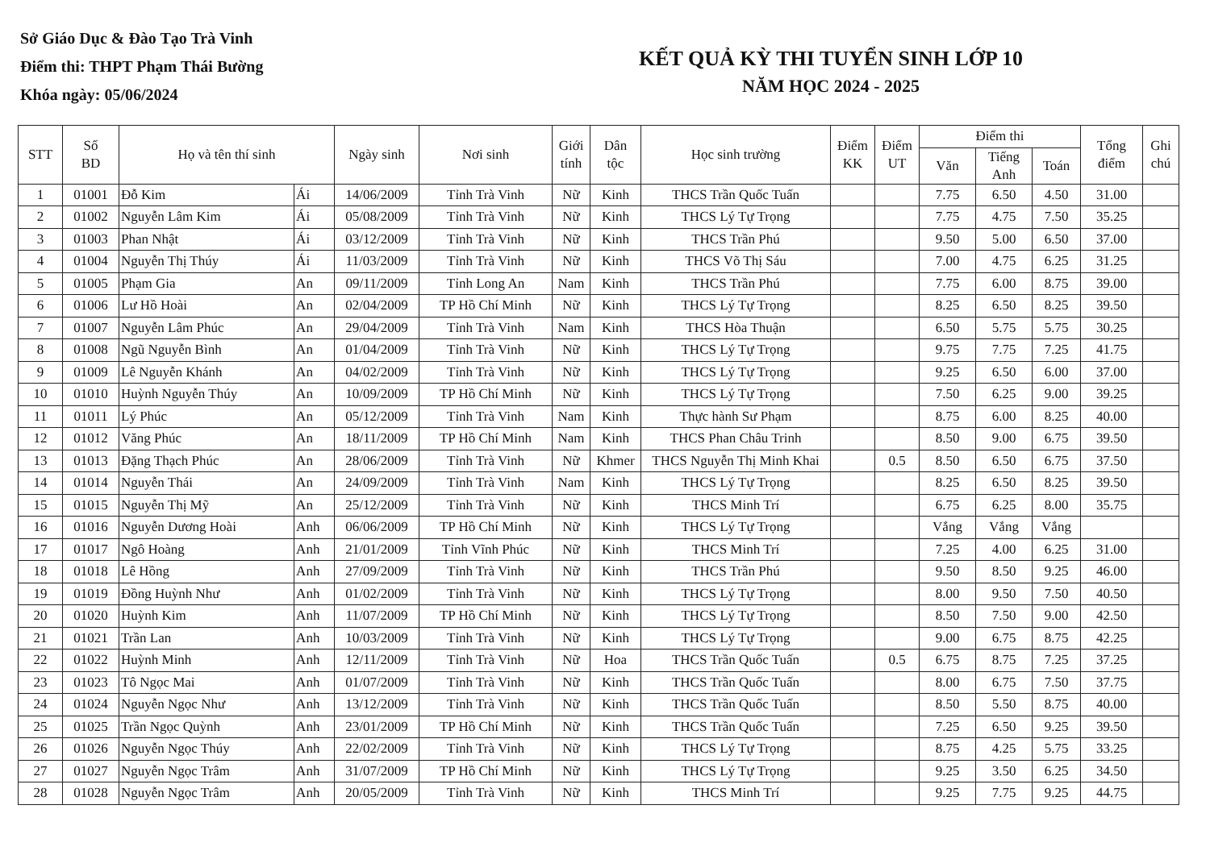Sở Giáo Dục & Đào Tạo Trà Vinh
Điểm thi: THPT Phạm Thái Bường
Khóa ngày: 05/06/2024
KẾT QUẢ KỲ THI TUYỂN SINH LỚP 10
NĂM HỌC 2024 - 2025
| STT | Số BD | Họ và tên thí sinh | | Ngày sinh | Nơi sinh | Giới tính | Dân tộc | Học sinh trường | Điểm KK | Điểm UT | Điểm thi | | | Tổng điểm | Ghi chú |
| --- | --- | --- | --- | --- | --- | --- | --- | --- | --- | --- | --- | --- | --- | --- | --- |
| | | | | | | | | | | | Văn | Tiếng Anh | Toán | | |
| 1 | 01001 | Đỗ Kim | Ái | 14/06/2009 | Tỉnh Trà Vinh | Nữ | Kinh | THCS Trần Quốc Tuấn | | | 7.75 | 6.50 | 4.50 | 31.00 | |
| 2 | 01002 | Nguyễn Lâm Kim | Ái | 05/08/2009 | Tỉnh Trà Vinh | Nữ | Kinh | THCS Lý Tự Trọng | | | 7.75 | 4.75 | 7.50 | 35.25 | |
| 3 | 01003 | Phan Nhật | Ái | 03/12/2009 | Tỉnh Trà Vinh | Nữ | Kinh | THCS Trần Phú | | | 9.50 | 5.00 | 6.50 | 37.00 | |
| 4 | 01004 | Nguyễn Thị Thúy | Ái | 11/03/2009 | Tỉnh Trà Vinh | Nữ | Kinh | THCS Võ Thị Sáu | | | 7.00 | 4.75 | 6.25 | 31.25 | |
| 5 | 01005 | Phạm Gia | An | 09/11/2009 | Tỉnh Long An | Nam | Kinh | THCS Trần Phú | | | 7.75 | 6.00 | 8.75 | 39.00 | |
| 6 | 01006 | Lư Hồ Hoài | An | 02/04/2009 | TP Hồ Chí Minh | Nữ | Kinh | THCS Lý Tự Trọng | | | 8.25 | 6.50 | 8.25 | 39.50 | |
| 7 | 01007 | Nguyễn Lâm Phúc | An | 29/04/2009 | Tỉnh Trà Vinh | Nam | Kinh | THCS Hòa Thuận | | | 6.50 | 5.75 | 5.75 | 30.25 | |
| 8 | 01008 | Ngũ Nguyễn Bình | An | 01/04/2009 | Tỉnh Trà Vinh | Nữ | Kinh | THCS Lý Tự Trọng | | | 9.75 | 7.75 | 7.25 | 41.75 | |
| 9 | 01009 | Lê Nguyễn Khánh | An | 04/02/2009 | Tỉnh Trà Vinh | Nữ | Kinh | THCS Lý Tự Trọng | | | 9.25 | 6.50 | 6.00 | 37.00 | |
| 10 | 01010 | Huỳnh Nguyễn Thúy | An | 10/09/2009 | TP Hồ Chí Minh | Nữ | Kinh | THCS Lý Tự Trọng | | | 7.50 | 6.25 | 9.00 | 39.25 | |
| 11 | 01011 | Lý Phúc | An | 05/12/2009 | Tỉnh Trà Vinh | Nam | Kinh | Thực hành Sư Phạm | | | 8.75 | 6.00 | 8.25 | 40.00 | |
| 12 | 01012 | Văng Phúc | An | 18/11/2009 | TP Hồ Chí Minh | Nam | Kinh | THCS Phan Châu Trinh | | | 8.50 | 9.00 | 6.75 | 39.50 | |
| 13 | 01013 | Đặng Thạch Phúc | An | 28/06/2009 | Tỉnh Trà Vinh | Nữ | Khmer | THCS Nguyễn Thị Minh Khai | | 0.5 | 8.50 | 6.50 | 6.75 | 37.50 | |
| 14 | 01014 | Nguyễn Thái | An | 24/09/2009 | Tỉnh Trà Vinh | Nam | Kinh | THCS Lý Tự Trọng | | | 8.25 | 6.50 | 8.25 | 39.50 | |
| 15 | 01015 | Nguyễn Thị Mỹ | An | 25/12/2009 | Tỉnh Trà Vinh | Nữ | Kinh | THCS Minh Trí | | | 6.75 | 6.25 | 8.00 | 35.75 | |
| 16 | 01016 | Nguyễn Dương Hoài | Anh | 06/06/2009 | TP Hồ Chí Minh | Nữ | Kinh | THCS Lý Tự Trọng | | | Vắng | Vắng | Vắng | | |
| 17 | 01017 | Ngô Hoàng | Anh | 21/01/2009 | Tỉnh Vĩnh Phúc | Nữ | Kinh | THCS Minh Trí | | | 7.25 | 4.00 | 6.25 | 31.00 | |
| 18 | 01018 | Lê Hồng | Anh | 27/09/2009 | Tỉnh Trà Vinh | Nữ | Kinh | THCS Trần Phú | | | 9.50 | 8.50 | 9.25 | 46.00 | |
| 19 | 01019 | Đồng Huỳnh Như | Anh | 01/02/2009 | Tỉnh Trà Vinh | Nữ | Kinh | THCS Lý Tự Trọng | | | 8.00 | 9.50 | 7.50 | 40.50 | |
| 20 | 01020 | Huỳnh Kim | Anh | 11/07/2009 | TP Hồ Chí Minh | Nữ | Kinh | THCS Lý Tự Trọng | | | 8.50 | 7.50 | 9.00 | 42.50 | |
| 21 | 01021 | Trần Lan | Anh | 10/03/2009 | Tỉnh Trà Vinh | Nữ | Kinh | THCS Lý Tự Trọng | | | 9.00 | 6.75 | 8.75 | 42.25 | |
| 22 | 01022 | Huỳnh Minh | Anh | 12/11/2009 | Tỉnh Trà Vinh | Nữ | Hoa | THCS Trần Quốc Tuấn | | 0.5 | 6.75 | 8.75 | 7.25 | 37.25 | |
| 23 | 01023 | Tô Ngọc Mai | Anh | 01/07/2009 | Tỉnh Trà Vinh | Nữ | Kinh | THCS Trần Quốc Tuấn | | | 8.00 | 6.75 | 7.50 | 37.75 | |
| 24 | 01024 | Nguyễn Ngọc Như | Anh | 13/12/2009 | Tỉnh Trà Vinh | Nữ | Kinh | THCS Trần Quốc Tuấn | | | 8.50 | 5.50 | 8.75 | 40.00 | |
| 25 | 01025 | Trần Ngọc Quỳnh | Anh | 23/01/2009 | TP Hồ Chí Minh | Nữ | Kinh | THCS Trần Quốc Tuấn | | | 7.25 | 6.50 | 9.25 | 39.50 | |
| 26 | 01026 | Nguyễn Ngọc Thúy | Anh | 22/02/2009 | Tỉnh Trà Vinh | Nữ | Kinh | THCS Lý Tự Trọng | | | 8.75 | 4.25 | 5.75 | 33.25 | |
| 27 | 01027 | Nguyễn Ngọc Trâm | Anh | 31/07/2009 | TP Hồ Chí Minh | Nữ | Kinh | THCS Lý Tự Trọng | | | 9.25 | 3.50 | 6.25 | 34.50 | |
| 28 | 01028 | Nguyễn Ngọc Trâm | Anh | 20/05/2009 | Tỉnh Trà Vinh | Nữ | Kinh | THCS Minh Trí | | | 9.25 | 7.75 | 9.25 | 44.75 | |